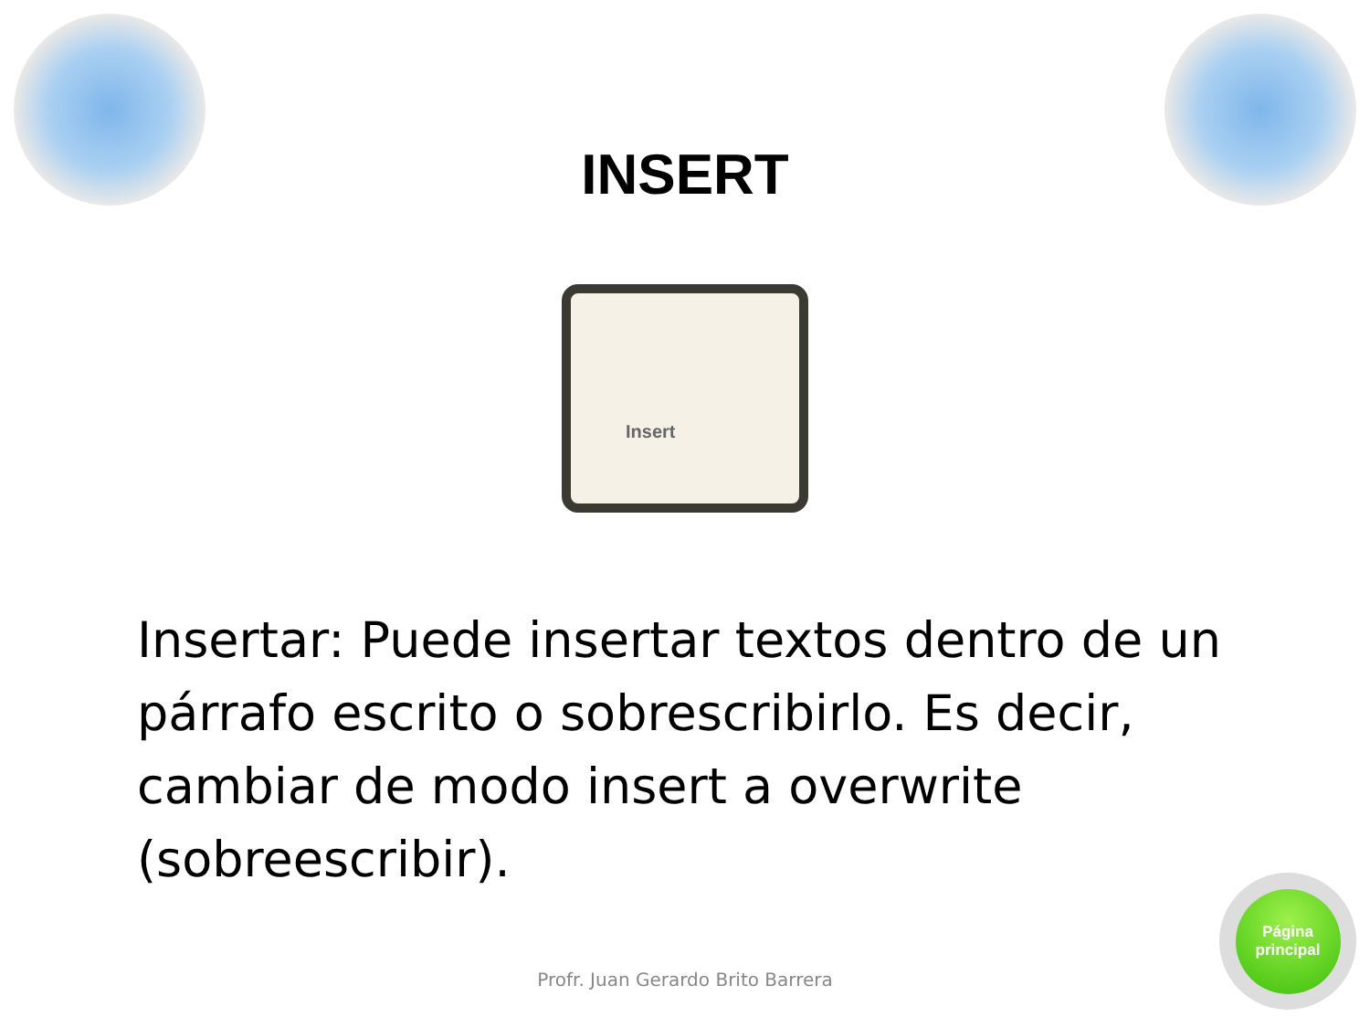INSERT
Insert
Insertar: Puede insertar textos dentro de un párrafo escrito o sobrescribirlo. Es decir, cambiar de modo insert a overwrite (sobreescribir).
Profr. Juan Gerardo Brito Barrera
Página
principal